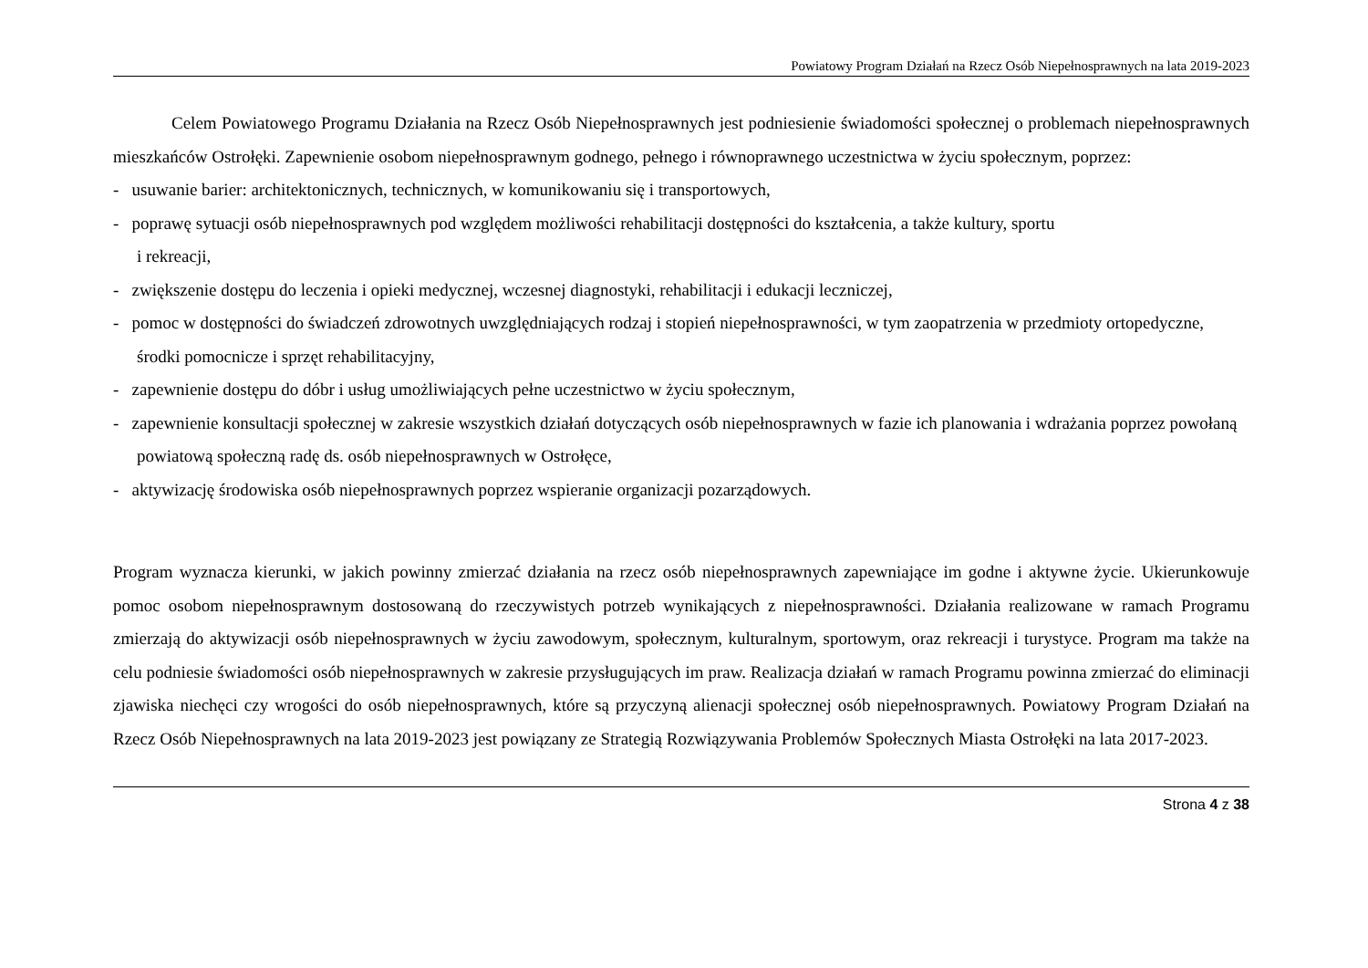Powiatowy Program Działań na Rzecz Osób Niepełnosprawnych na lata 2019-2023
Celem Powiatowego Programu Działania na Rzecz Osób Niepełnosprawnych jest podniesienie świadomości społecznej o problemach niepełnosprawnych mieszkańców Ostrołęki. Zapewnienie osobom niepełnosprawnym godnego, pełnego i równoprawnego uczestnictwa w życiu społecznym, poprzez:
- usuwanie barier: architektonicznych, technicznych, w komunikowaniu się i transportowych,
- poprawę sytuacji osób niepełnosprawnych pod względem możliwości rehabilitacji dostępności do kształcenia, a także kultury, sportu
i rekreacji,
- zwiększenie dostępu do leczenia i opieki medycznej, wczesnej diagnostyki, rehabilitacji i edukacji leczniczej,
- pomoc w dostępności do świadczeń zdrowotnych uwzględniających rodzaj i stopień niepełnosprawności, w tym zaopatrzenia w przedmioty ortopedyczne, środki pomocnicze i sprzęt rehabilitacyjny,
- zapewnienie dostępu do dóbr i usług umożliwiających pełne uczestnictwo w życiu społecznym,
- zapewnienie konsultacji społecznej w zakresie wszystkich działań dotyczących osób niepełnosprawnych w fazie ich planowania i wdrażania poprzez powołaną powiatową społeczną radę ds. osób niepełnosprawnych w Ostrołęce,
- aktywizację środowiska osób niepełnosprawnych poprzez wspieranie organizacji pozarządowych.
Program wyznacza kierunki, w jakich powinny zmierzać działania na rzecz osób niepełnosprawnych zapewniające im godne i aktywne życie. Ukierunkowuje pomoc osobom niepełnosprawnym dostosowaną do rzeczywistych potrzeb wynikających z niepełnosprawności. Działania realizowane w ramach Programu zmierzają do aktywizacji osób niepełnosprawnych w życiu zawodowym, społecznym, kulturalnym, sportowym, oraz rekreacji i turystyce. Program ma także na celu podniesie świadomości osób niepełnosprawnych w zakresie przysługujących im praw. Realizacja działań w ramach Programu powinna zmierzać do eliminacji zjawiska niechęci czy wrogości do osób niepełnosprawnych, które są przyczyną alienacji społecznej osób niepełnosprawnych. Powiatowy Program Działań na Rzecz Osób Niepełnosprawnych na lata 2019-2023 jest powiązany ze Strategią Rozwiązywania Problemów Społecznych Miasta Ostrołęki na lata 2017-2023.
Strona 4 z 38